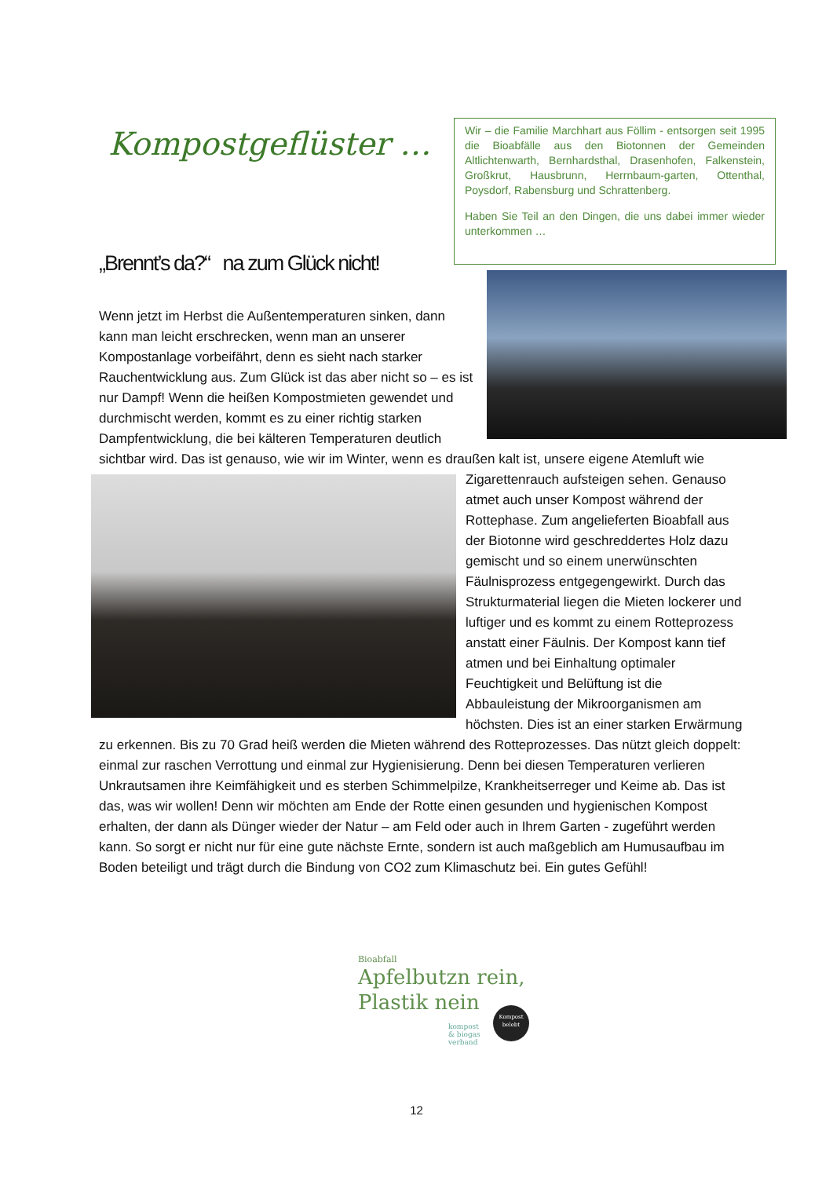Kompostgeflüster …
Wir – die Familie Marchhart aus Föllim - entsorgen seit 1995 die Bioabfälle aus den Biotonnen der Gemeinden Altlichtenwarth, Bernhardsthal, Drasenhofen, Falkenstein, Großkrut, Hausbrunn, Herrnbaum-garten, Ottenthal, Poysdorf, Rabensburg und Schrattenberg.
Haben Sie Teil an den Dingen, die uns dabei immer wieder unterkommen …
„Brennt’s da?“ na zum Glück nicht!
Wenn jetzt im Herbst die Außentemperaturen sinken, dann kann man leicht erschrecken, wenn man an unserer Kompostanlage vorbeifährt, denn es sieht nach starker Rauchentwicklung aus. Zum Glück ist das aber nicht so – es ist nur Dampf! Wenn die heißen Kompostmieten gewendet und durchmischt werden, kommt es zu einer richtig starken Dampfentwicklung, die bei kälteren Temperaturen deutlich sichtbar wird. Das ist genauso, wie wir im Winter, wenn es draußen kalt ist,
unsere eigene Atemluft wie Zigarettenrauch aufsteigen sehen. Genauso atmet auch unser Kompost während der Rottephase. Zum angelieferten Bioabfall aus der Biotonne wird geschreddertes Holz dazu gemischt und so einem unerwünschten Fäulnisprozess entgegengewirkt. Durch das Strukturmaterial liegen die Mieten lockerer und luftiger und es kommt zu einem Rotteprozess anstatt einer Fäulnis. Der Kompost kann tief atmen und bei Einhaltung optimaler Feuchtigkeit und Belüftung ist die Abbauleistung der Mikroorganismen am höchsten. Dies ist an einer starken Erwärmung zu erkennen. Bis zu 70 Grad heiß werden die Mieten während des Rotteprozesses. Das nützt gleich doppelt: einmal zur raschen Verrottung und einmal zur Hygienisierung. Denn bei diesen Temperaturen verlieren Unkrautsamen ihre Keimfähigkeit und es sterben Schimmelpilze, Krankheitserreger und Keime ab. Das ist das, was wir wollen! Denn wir möchten am Ende der Rotte einen gesunden und hygienischen Kompost erhalten, der dann als Dünger wieder der Natur – am Feld oder auch in Ihrem Garten - zugeführt werden kann. So sorgt er nicht nur für eine gute nächste Ernte, sondern ist auch maßgeblich am Humusaufbau im Boden beteiligt und trägt durch die Bindung von CO2 zum Klimaschutz bei. Ein gutes Gefühl!
Bioabfall
Apfelbutzn rein,
Plastik nein
kompost
& biogas
verband
Kompost belebt
12